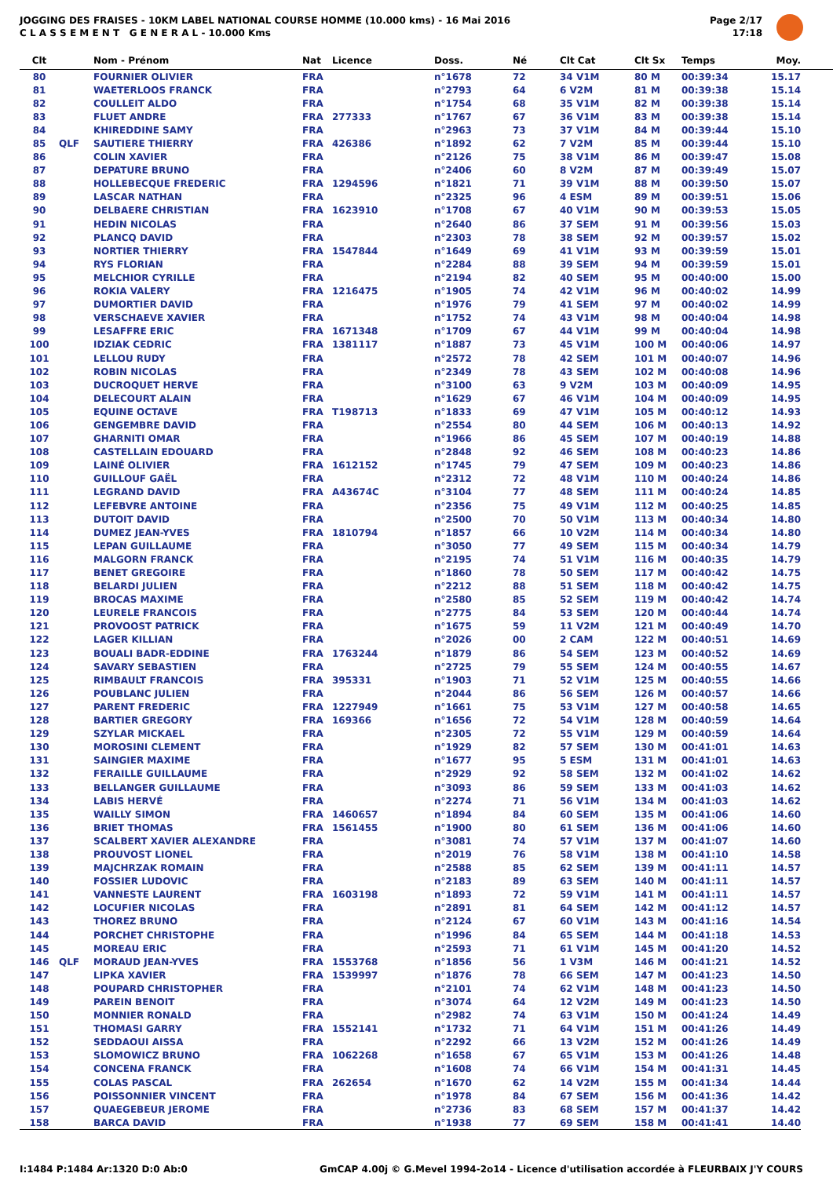JOGGING DES FRAISES - 10KM LABEL NATIONAL COURSE HOMME (10.000 kms) - 16 Mai 2016
C L A S S E M E N T G E N E R A L - 10.000 Kms
Page 2/17
17:18
| Clt | | Nom - Prénom | Nat | Licence | Doss. | Né | Clt Cat | Clt Sx | Temps | Moy. | |
| --- | --- | --- | --- | --- | --- | --- | --- | --- | --- | --- | --- |
| 80 | | FOURNIER OLIVIER | FRA | | n°1678 | 72 | 34 V1M | 80 M | 00:39:34 | 15.17 | |
| 81 | | WAETERLOOS FRANCK | FRA | | n°2793 | 64 | 6 V2M | 81 M | 00:39:38 | 15.14 | |
| 82 | | COULLEIT ALDO | FRA | | n°1754 | 68 | 35 V1M | 82 M | 00:39:38 | 15.14 | |
| 83 | | FLUET ANDRE | FRA | 277333 | n°1767 | 67 | 36 V1M | 83 M | 00:39:38 | 15.14 | |
| 84 | | KHIREDDINE SAMY | FRA | | n°2963 | 73 | 37 V1M | 84 M | 00:39:44 | 15.10 | |
| 85 | QLF | SAUTIERE THIERRY | FRA | 426386 | n°1892 | 62 | 7 V2M | 85 M | 00:39:44 | 15.10 | |
| 86 | | COLIN XAVIER | FRA | | n°2126 | 75 | 38 V1M | 86 M | 00:39:47 | 15.08 | |
| 87 | | DEPATURE BRUNO | FRA | | n°2406 | 60 | 8 V2M | 87 M | 00:39:49 | 15.07 | |
| 88 | | HOLLEBECQUE FREDERIC | FRA | 1294596 | n°1821 | 71 | 39 V1M | 88 M | 00:39:50 | 15.07 | |
| 89 | | LASCAR NATHAN | FRA | | n°2325 | 96 | 4 ESM | 89 M | 00:39:51 | 15.06 | |
| 90 | | DELBAERE CHRISTIAN | FRA | 1623910 | n°1708 | 67 | 40 V1M | 90 M | 00:39:53 | 15.05 | |
| 91 | | HEDIN NICOLAS | FRA | | n°2640 | 86 | 37 SEM | 91 M | 00:39:56 | 15.03 | |
| 92 | | PLANCQ DAVID | FRA | | n°2303 | 78 | 38 SEM | 92 M | 00:39:57 | 15.02 | |
| 93 | | NORTIER THIERRY | FRA | 1547844 | n°1649 | 69 | 41 V1M | 93 M | 00:39:59 | 15.01 | |
| 94 | | RYS FLORIAN | FRA | | n°2284 | 88 | 39 SEM | 94 M | 00:39:59 | 15.01 | |
| 95 | | MELCHIOR CYRILLE | FRA | | n°2194 | 82 | 40 SEM | 95 M | 00:40:00 | 15.00 | |
| 96 | | ROKIA VALERY | FRA | 1216475 | n°1905 | 74 | 42 V1M | 96 M | 00:40:02 | 14.99 | |
| 97 | | DUMORTIER DAVID | FRA | | n°1976 | 79 | 41 SEM | 97 M | 00:40:02 | 14.99 | |
| 98 | | VERSCHAEVE XAVIER | FRA | | n°1752 | 74 | 43 V1M | 98 M | 00:40:04 | 14.98 | |
| 99 | | LESAFFRE ERIC | FRA | 1671348 | n°1709 | 67 | 44 V1M | 99 M | 00:40:04 | 14.98 | |
| 100 | | IDZIAK CEDRIC | FRA | 1381117 | n°1887 | 73 | 45 V1M | 100 M | 00:40:06 | 14.97 | |
| 101 | | LELLOU RUDY | FRA | | n°2572 | 78 | 42 SEM | 101 M | 00:40:07 | 14.96 | |
| 102 | | ROBIN NICOLAS | FRA | | n°2349 | 78 | 43 SEM | 102 M | 00:40:08 | 14.96 | |
| 103 | | DUCROQUET HERVE | FRA | | n°3100 | 63 | 9 V2M | 103 M | 00:40:09 | 14.95 | |
| 104 | | DELECOURT ALAIN | FRA | | n°1629 | 67 | 46 V1M | 104 M | 00:40:09 | 14.95 | |
| 105 | | EQUINE OCTAVE | FRA | T198713 | n°1833 | 69 | 47 V1M | 105 M | 00:40:12 | 14.93 | |
| 106 | | GENGEMBRE DAVID | FRA | | n°2554 | 80 | 44 SEM | 106 M | 00:40:13 | 14.92 | |
| 107 | | GHARNITI OMAR | FRA | | n°1966 | 86 | 45 SEM | 107 M | 00:40:19 | 14.88 | |
| 108 | | CASTELLAIN EDOUARD | FRA | | n°2848 | 92 | 46 SEM | 108 M | 00:40:23 | 14.86 | |
| 109 | | LAINÉ OLIVIER | FRA | 1612152 | n°1745 | 79 | 47 SEM | 109 M | 00:40:23 | 14.86 | |
| 110 | | GUILLOUF GAËL | FRA | | n°2312 | 72 | 48 V1M | 110 M | 00:40:24 | 14.86 | |
| 111 | | LEGRAND DAVID | FRA | A43674C | n°3104 | 77 | 48 SEM | 111 M | 00:40:24 | 14.85 | |
| 112 | | LEFEBVRE ANTOINE | FRA | | n°2356 | 75 | 49 V1M | 112 M | 00:40:25 | 14.85 | |
| 113 | | DUTOIT DAVID | FRA | | n°2500 | 70 | 50 V1M | 113 M | 00:40:34 | 14.80 | |
| 114 | | DUMEZ JEAN-YVES | FRA | 1810794 | n°1857 | 66 | 10 V2M | 114 M | 00:40:34 | 14.80 | |
| 115 | | LEPAN GUILLAUME | FRA | | n°3050 | 77 | 49 SEM | 115 M | 00:40:34 | 14.79 | |
| 116 | | MALGORN FRANCK | FRA | | n°2195 | 74 | 51 V1M | 116 M | 00:40:35 | 14.79 | |
| 117 | | BENET GREGOIRE | FRA | | n°1860 | 78 | 50 SEM | 117 M | 00:40:42 | 14.75 | |
| 118 | | BELARDI JULIEN | FRA | | n°2212 | 88 | 51 SEM | 118 M | 00:40:42 | 14.75 | |
| 119 | | BROCAS MAXIME | FRA | | n°2580 | 85 | 52 SEM | 119 M | 00:40:42 | 14.74 | |
| 120 | | LEURELE FRANCOIS | FRA | | n°2775 | 84 | 53 SEM | 120 M | 00:40:44 | 14.74 | |
| 121 | | PROVOOST PATRICK | FRA | | n°1675 | 59 | 11 V2M | 121 M | 00:40:49 | 14.70 | |
| 122 | | LAGER KILLIAN | FRA | | n°2026 | 00 | 2 CAM | 122 M | 00:40:51 | 14.69 | |
| 123 | | BOUALI BADR-EDDINE | FRA | 1763244 | n°1879 | 86 | 54 SEM | 123 M | 00:40:52 | 14.69 | |
| 124 | | SAVARY SEBASTIEN | FRA | | n°2725 | 79 | 55 SEM | 124 M | 00:40:55 | 14.67 | |
| 125 | | RIMBAULT FRANCOIS | FRA | 395331 | n°1903 | 71 | 52 V1M | 125 M | 00:40:55 | 14.66 | |
| 126 | | POUBLANC JULIEN | FRA | | n°2044 | 86 | 56 SEM | 126 M | 00:40:57 | 14.66 | |
| 127 | | PARENT FREDERIC | FRA | 1227949 | n°1661 | 75 | 53 V1M | 127 M | 00:40:58 | 14.65 | |
| 128 | | BARTIER GREGORY | FRA | 169366 | n°1656 | 72 | 54 V1M | 128 M | 00:40:59 | 14.64 | |
| 129 | | SZYLAR MICKAEL | FRA | | n°2305 | 72 | 55 V1M | 129 M | 00:40:59 | 14.64 | |
| 130 | | MOROSINI CLEMENT | FRA | | n°1929 | 82 | 57 SEM | 130 M | 00:41:01 | 14.63 | |
| 131 | | SAINGIER MAXIME | FRA | | n°1677 | 95 | 5 ESM | 131 M | 00:41:01 | 14.63 | |
| 132 | | FERAILLE GUILLAUME | FRA | | n°2929 | 92 | 58 SEM | 132 M | 00:41:02 | 14.62 | |
| 133 | | BELLANGER GUILLAUME | FRA | | n°3093 | 86 | 59 SEM | 133 M | 00:41:03 | 14.62 | |
| 134 | | LABIS HERVÉ | FRA | | n°2274 | 71 | 56 V1M | 134 M | 00:41:03 | 14.62 | |
| 135 | | WAILLY SIMON | FRA | 1460657 | n°1894 | 84 | 60 SEM | 135 M | 00:41:06 | 14.60 | |
| 136 | | BRIET THOMAS | FRA | 1561455 | n°1900 | 80 | 61 SEM | 136 M | 00:41:06 | 14.60 | |
| 137 | | SCALBERT XAVIER ALEXANDRE | FRA | | n°3081 | 74 | 57 V1M | 137 M | 00:41:07 | 14.60 | |
| 138 | | PROUVOST LIONEL | FRA | | n°2019 | 76 | 58 V1M | 138 M | 00:41:10 | 14.58 | |
| 139 | | MAJCHRZAK ROMAIN | FRA | | n°2588 | 85 | 62 SEM | 139 M | 00:41:11 | 14.57 | |
| 140 | | FOSSIER LUDOVIC | FRA | | n°2183 | 89 | 63 SEM | 140 M | 00:41:11 | 14.57 | |
| 141 | | VANNESTE LAURENT | FRA | 1603198 | n°1893 | 72 | 59 V1M | 141 M | 00:41:11 | 14.57 | |
| 142 | | LOCUFIER NICOLAS | FRA | | n°2891 | 81 | 64 SEM | 142 M | 00:41:12 | 14.57 | |
| 143 | | THOREZ BRUNO | FRA | | n°2124 | 67 | 60 V1M | 143 M | 00:41:16 | 14.54 | |
| 144 | | PORCHET CHRISTOPHE | FRA | | n°1996 | 84 | 65 SEM | 144 M | 00:41:18 | 14.53 | |
| 145 | | MOREAU ERIC | FRA | | n°2593 | 71 | 61 V1M | 145 M | 00:41:20 | 14.52 | |
| 146 | QLF | MORAUD JEAN-YVES | FRA | 1553768 | n°1856 | 56 | 1 V3M | 146 M | 00:41:21 | 14.52 | |
| 147 | | LIPKA XAVIER | FRA | 1539997 | n°1876 | 78 | 66 SEM | 147 M | 00:41:23 | 14.50 | |
| 148 | | POUPARD CHRISTOPHER | FRA | | n°2101 | 74 | 62 V1M | 148 M | 00:41:23 | 14.50 | |
| 149 | | PAREIN BENOIT | FRA | | n°3074 | 64 | 12 V2M | 149 M | 00:41:23 | 14.50 | |
| 150 | | MONNIER RONALD | FRA | | n°2982 | 74 | 63 V1M | 150 M | 00:41:24 | 14.49 | |
| 151 | | THOMASI GARRY | FRA | 1552141 | n°1732 | 71 | 64 V1M | 151 M | 00:41:26 | 14.49 | |
| 152 | | SEDDAOUI AISSA | FRA | | n°2292 | 66 | 13 V2M | 152 M | 00:41:26 | 14.49 | |
| 153 | | SLOMOWICZ BRUNO | FRA | 1062268 | n°1658 | 67 | 65 V1M | 153 M | 00:41:26 | 14.48 | |
| 154 | | CONCENA FRANCK | FRA | | n°1608 | 74 | 66 V1M | 154 M | 00:41:31 | 14.45 | |
| 155 | | COLAS PASCAL | FRA | 262654 | n°1670 | 62 | 14 V2M | 155 M | 00:41:34 | 14.44 | |
| 156 | | POISSONNIER VINCENT | FRA | | n°1978 | 84 | 67 SEM | 156 M | 00:41:36 | 14.42 | |
| 157 | | QUAEGEBEUR JEROME | FRA | | n°2736 | 83 | 68 SEM | 157 M | 00:41:37 | 14.42 | |
| 158 | | BARCA DAVID | FRA | | n°1938 | 77 | 69 SEM | 158 M | 00:41:41 | 14.40 | |
I:1484 P:1484 Ar:1320 D:0 Ab:0 GmCAP 4.00j © G.Mevel 1994-2o14 - Licence d'utilisation accordée à FLEURBAIX J'Y COURS